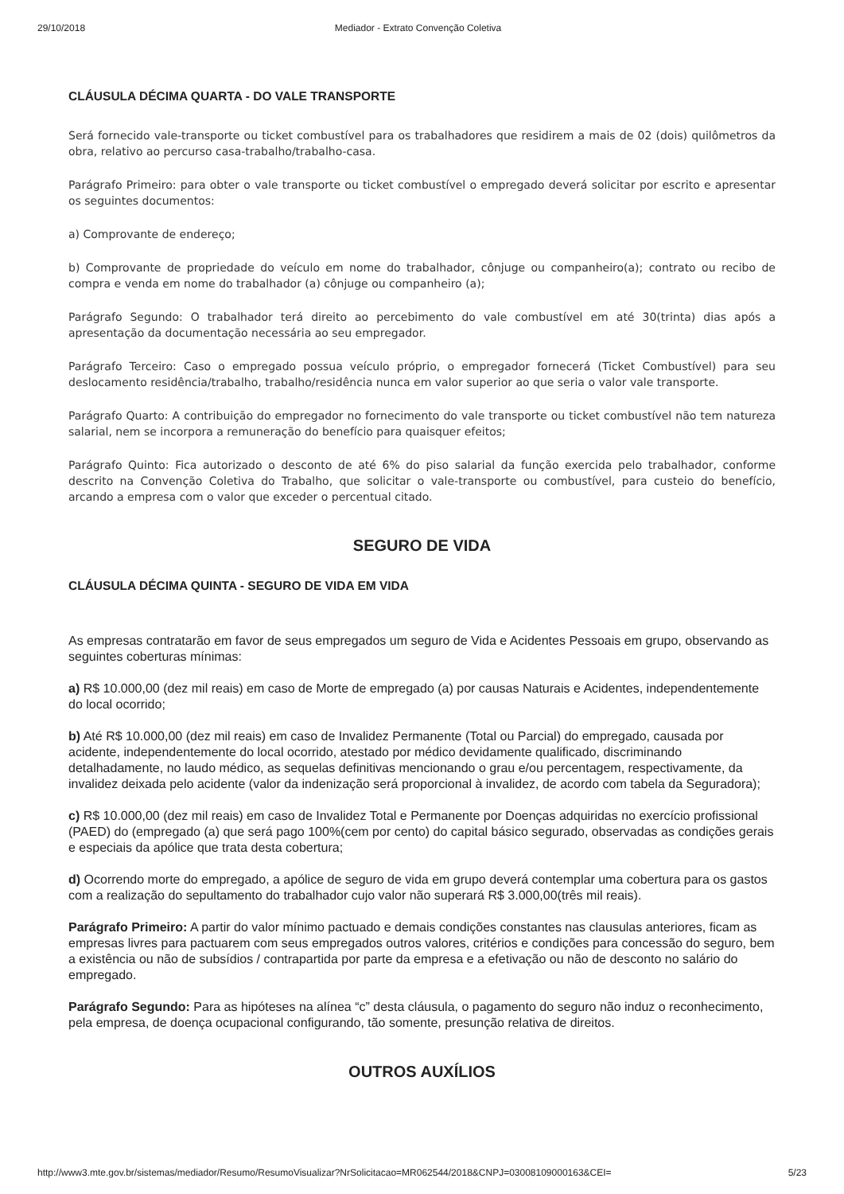29/10/2018 Mediador - Extrato Convenção Coletiva
CLÁUSULA DÉCIMA QUARTA - DO VALE TRANSPORTE
Será fornecido vale-transporte ou ticket combustível para os trabalhadores que residirem a mais de 02 (dois) quilômetros da obra, relativo ao percurso casa-trabalho/trabalho-casa.
Parágrafo Primeiro: para obter o vale transporte ou ticket combustível o empregado deverá solicitar por escrito e apresentar os seguintes documentos:
a) Comprovante de endereço;
b) Comprovante de propriedade do veículo em nome do trabalhador, cônjuge ou companheiro(a); contrato ou recibo de compra e venda em nome do trabalhador (a) cônjuge ou companheiro (a);
Parágrafo Segundo: O trabalhador terá direito ao percebimento do vale combustível em até 30(trinta) dias após a apresentação da documentação necessária ao seu empregador.
Parágrafo Terceiro: Caso o empregado possua veículo próprio, o empregador fornecerá (Ticket Combustível) para seu deslocamento residência/trabalho, trabalho/residência nunca em valor superior ao que seria o valor vale transporte.
Parágrafo Quarto: A contribuição do empregador no fornecimento do vale transporte ou ticket combustível não tem natureza salarial, nem se incorpora a remuneração do benefício para quaisquer efeitos;
Parágrafo Quinto: Fica autorizado o desconto de até 6% do piso salarial da função exercida pelo trabalhador, conforme descrito na Convenção Coletiva do Trabalho, que solicitar o vale-transporte ou combustível, para custeio do benefício, arcando a empresa com o valor que exceder o percentual citado.
SEGURO DE VIDA
CLÁUSULA DÉCIMA QUINTA - SEGURO DE VIDA EM VIDA
As empresas contratarão em favor de seus empregados um seguro de Vida e Acidentes Pessoais em grupo, observando as seguintes coberturas mínimas:
a) R$ 10.000,00 (dez mil reais) em caso de Morte de empregado (a) por causas Naturais e Acidentes, independentemente do local ocorrido;
b) Até R$ 10.000,00 (dez mil reais) em caso de Invalidez Permanente (Total ou Parcial) do empregado, causada por acidente, independentemente do local ocorrido, atestado por médico devidamente qualificado, discriminando detalhadamente, no laudo médico, as sequelas definitivas mencionando o grau e/ou percentagem, respectivamente, da invalidez deixada pelo acidente (valor da indenização será proporcional à invalidez, de acordo com tabela da Seguradora);
c) R$ 10.000,00 (dez mil reais) em caso de Invalidez Total e Permanente por Doenças adquiridas no exercício profissional (PAED) do (empregado (a) que será pago 100%(cem por cento) do capital básico segurado, observadas as condições gerais e especiais da apólice que trata desta cobertura;
d) Ocorrendo morte do empregado, a apólice de seguro de vida em grupo deverá contemplar uma cobertura para os gastos com a realização do sepultamento do trabalhador cujo valor não superará R$ 3.000,00(três mil reais).
Parágrafo Primeiro: A partir do valor mínimo pactuado e demais condições constantes nas clausulas anteriores, ficam as empresas livres para pactuarem com seus empregados outros valores, critérios e condições para concessão do seguro, bem a existência ou não de subsídios / contrapartida por parte da empresa e a efetivação ou não de desconto no salário do empregado.
Parágrafo Segundo: Para as hipóteses na alínea “c” desta cláusula, o pagamento do seguro não induz o reconhecimento, pela empresa, de doença ocupacional configurando, tão somente, presunção relativa de direitos.
OUTROS AUXÍLIOS
http://www3.mte.gov.br/sistemas/mediador/Resumo/ResumoVisualizar?NrSolicitacao=MR062544/2018&CNPJ=03008109000163&CEI= 5/23